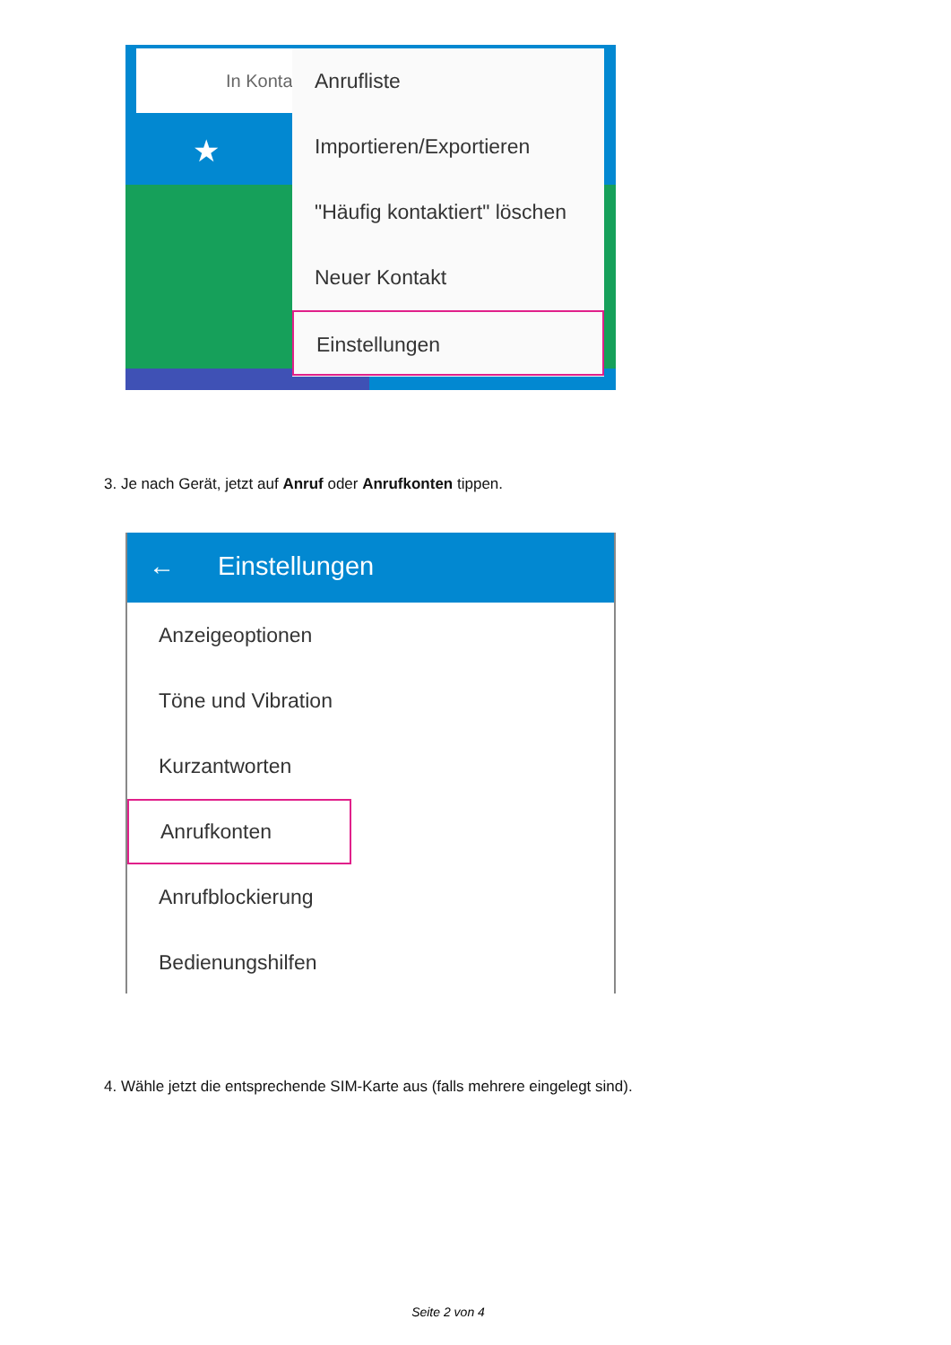In Konta
★
Anrufliste
Importieren/Exportieren
"Häufig kontaktiert" löschen
Neuer Kontakt
Einstellungen
3. Je nach Gerät, jetzt auf Anruf oder Anrufkonten tippen.
← Einstellungen
Anzeigeoptionen
Töne und Vibration
Kurzantworten
Anrufkonten
Anrufblockierung
Bedienungshilfen
4. Wähle jetzt die entsprechende SIM-Karte aus (falls mehrere eingelegt sind).
Seite 2 von 4